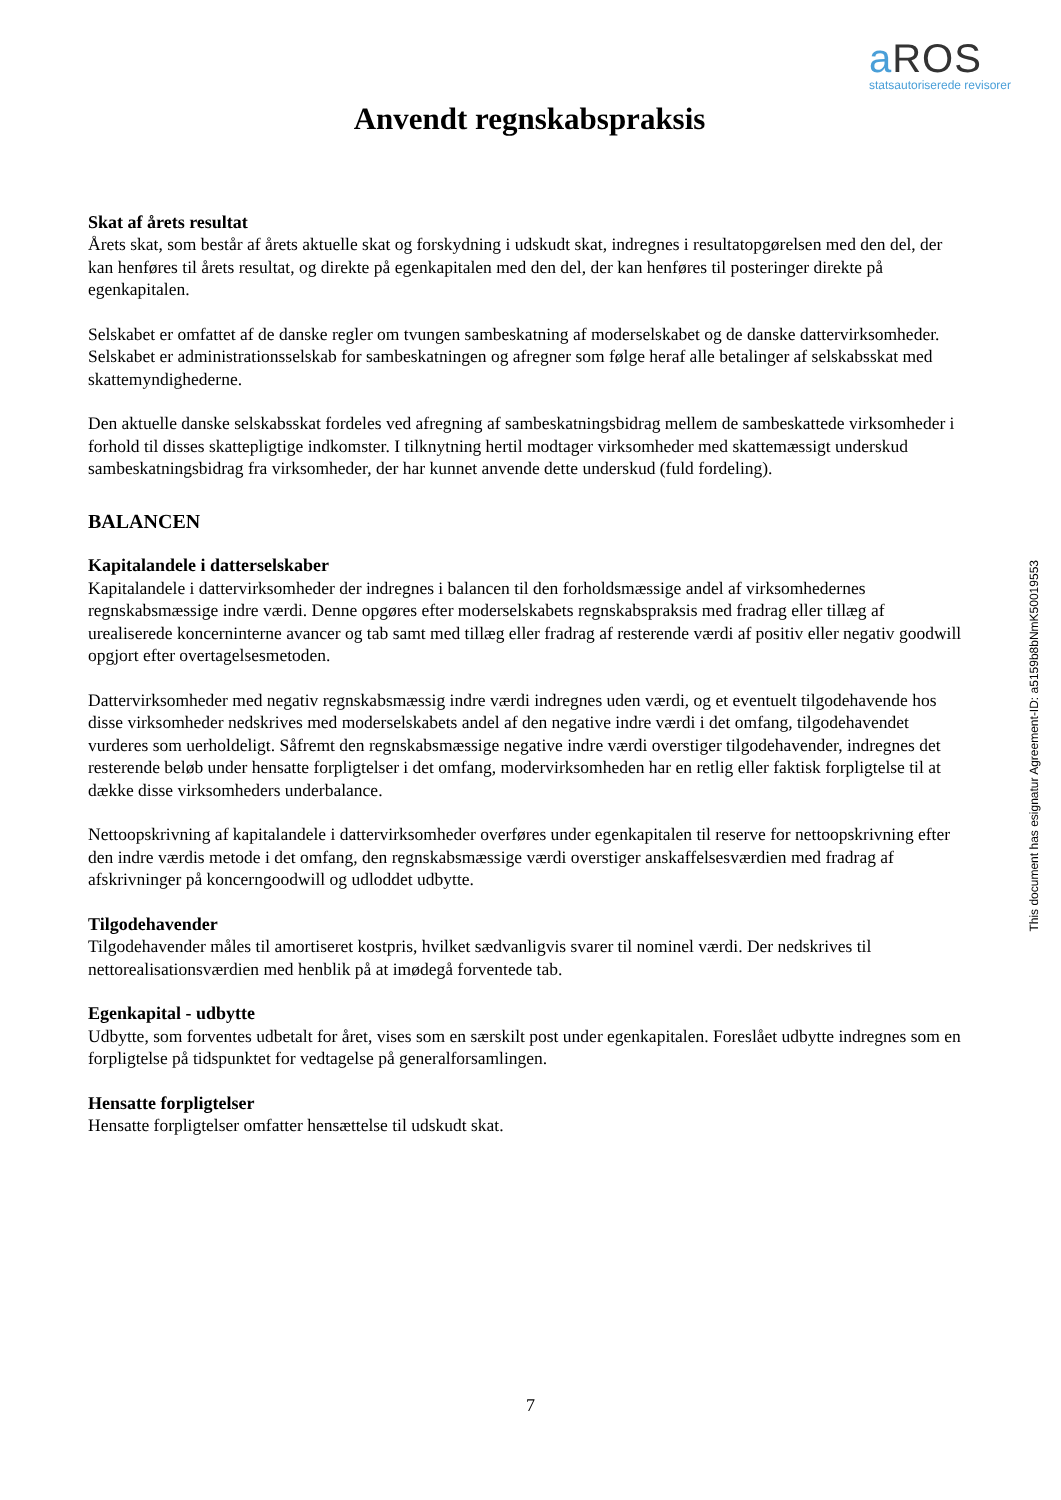a ROS
statsautoriserede revisorer
Anvendt regnskabspraksis
Skat af årets resultat
Årets skat, som består af årets aktuelle skat og forskydning i udskudt skat, indregnes i resultatopgørelsen med den del, der kan henføres til årets resultat, og direkte på egenkapitalen med den del, der kan henføres til posteringer direkte på egenkapitalen.
Selskabet er omfattet af de danske regler om tvungen sambeskatning af moderselskabet og de danske dattervirksomheder. Selskabet er administrationsselskab for sambeskatningen og afregner som følge heraf alle betalinger af selskabsskat med skattemyndighederne.
Den aktuelle danske selskabsskat fordeles ved afregning af sambeskatningsbidrag mellem de sambeskattede virksomheder i forhold til disses skattepligtige indkomster. I tilknytning hertil modtager virksomheder med skattemæssigt underskud sambeskatningsbidrag fra virksomheder, der har kunnet anvende dette underskud (fuld fordeling).
BALANCEN
Kapitalandele i datterselskaber
Kapitalandele i dattervirksomheder der indregnes i balancen til den forholdsmæssige andel af virksomhedernes regnskabsmæssige indre værdi. Denne opgøres efter moderselskabets regnskabspraksis med fradrag eller tillæg af urealiserede koncerninterne avancer og tab samt med tillæg eller fradrag af resterende værdi af positiv eller negativ goodwill opgjort efter overtagelsesmetoden.
Dattervirksomheder med negativ regnskabsmæssig indre værdi indregnes uden værdi, og et eventuelt tilgodehavende hos disse virksomheder nedskrives med moderselskabets andel af den negative indre værdi i det omfang, tilgodehavendet vurderes som uerholdeligt. Såfremt den regnskabsmæssige negative indre værdi overstiger tilgodehavender, indregnes det resterende beløb under hensatte forpligtelser i det omfang, modervirksomheden har en retlig eller faktisk forpligtelse til at dække disse virksomheders underbalance.
Nettoopskrivning af kapitalandele i dattervirksomheder overføres under egenkapitalen til reserve for nettoopskrivning efter den indre værdis metode i det omfang, den regnskabsmæssige værdi overstiger anskaffelsesværdien med fradrag af afskrivninger på koncerngoodwill og udloddet udbytte.
Tilgodehavender
Tilgodehavender måles til amortiseret kostpris, hvilket sædvanligvis svarer til nominel værdi. Der nedskrives til nettorealisationsværdien med henblik på at imødegå forventede tab.
Egenkapital - udbytte
Udbytte, som forventes udbetalt for året, vises som en særskilt post under egenkapitalen. Foreslået udbytte indregnes som en forpligtelse på tidspunktet for vedtagelse på generalforsamlingen.
Hensatte forpligtelser
Hensatte forpligtelser omfatter hensættelse til udskudt skat.
This document has esignatur Agreement-ID: a5159b8bNmK50019553
7